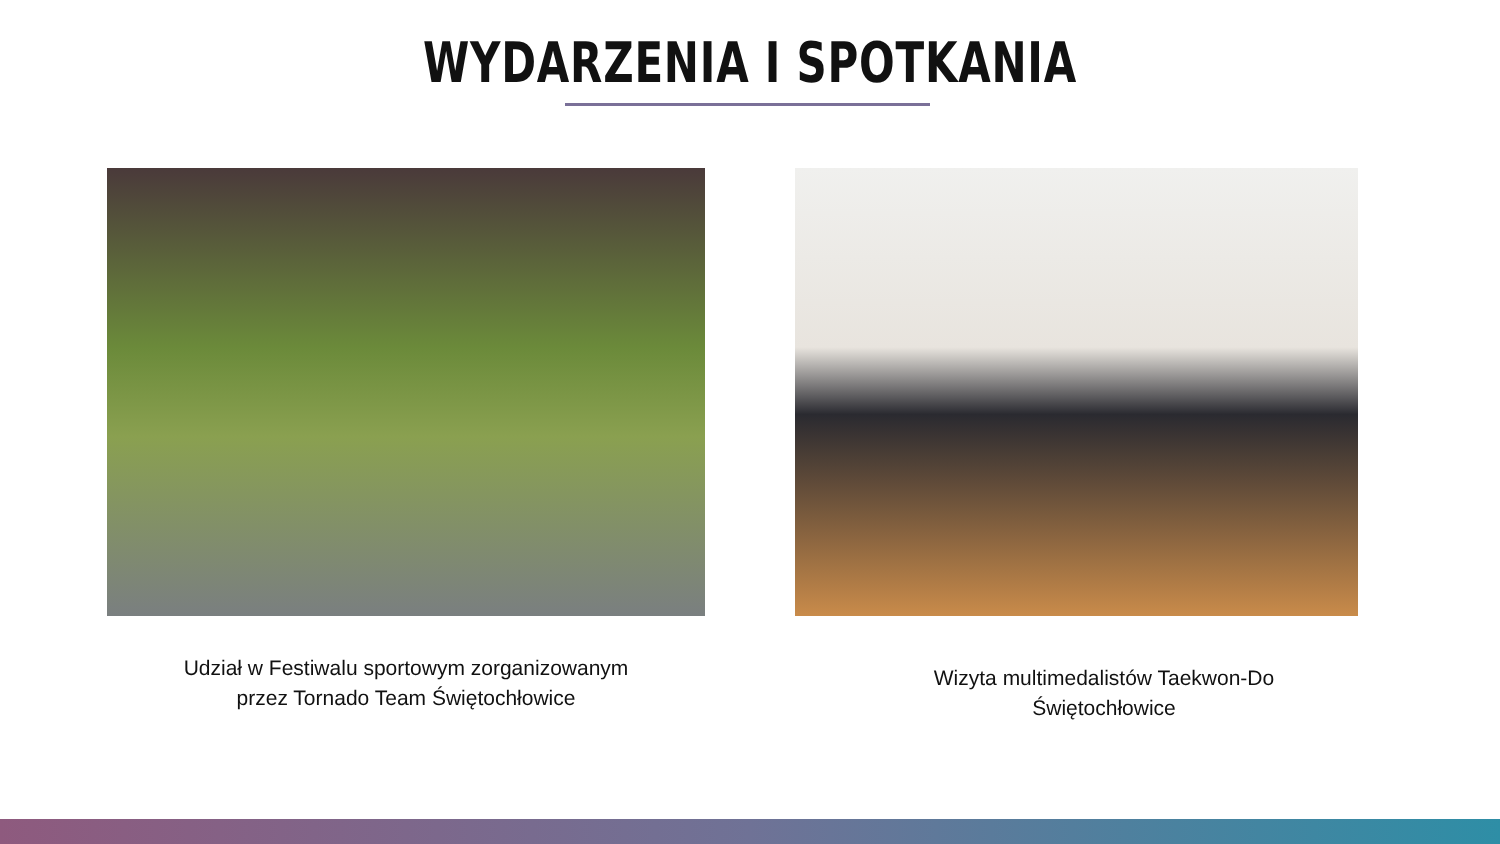WYDARZENIA I SPOTKANIA
Udział w Festiwalu sportowym zorganizowanym
przez Tornado Team Świętochłowice
Wizyta multimedalistów Taekwon-Do
Świętochłowice